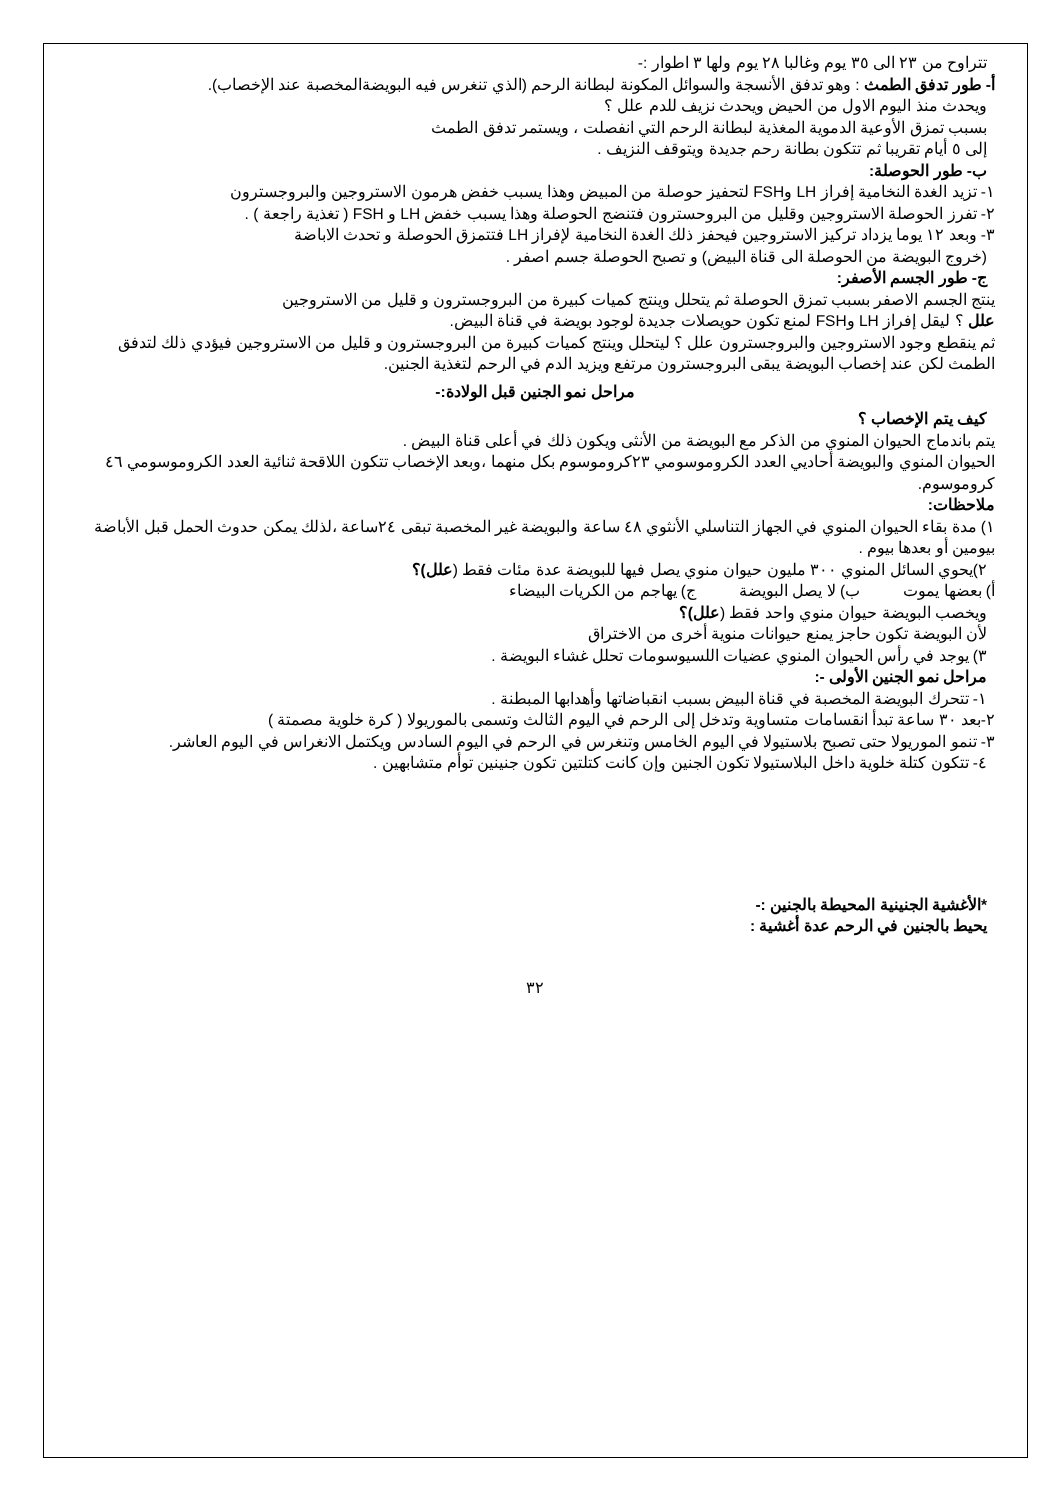تتراوح من ٢٣ الى ٣٥ يوم وغالبا ٢٨ يوم ولها ٣ اطوار :-
أ- طور تدفق الطمث : وهو تدفق الأنسجة والسوائل المكونة لبطانة الرحم (الذي تنغرس فيه البويضةالمخصبة عند الإخصاب).
ويحدث منذ اليوم الاول من الحيض ويحدث نزيف للدم علل ؟
بسبب تمزق الأوعية الدموية المغذية لبطانة الرحم التي انفصلت ، ويستمر تدفق الطمث
إلى ٥ أيام تقريبا ثم تتكون بطانة رحم جديدة ويتوقف النزيف .
ب- طور الحوصلة:
١- تزيد الغدة النخامية إفراز LH وFSH لتحفيز حوصلة من المبيض وهذا يسبب خفض هرمون الاستروجين والبروجسترون
٢- تفرز الحوصلة الاستروجين وقليل من البروحسترون فتنضج الحوصلة وهذا يسبب خفض LH و FSH ( تغذية راجعة ) .
٣- وبعد ١٢ يوما يزداد تركيز الاستروجين فيحفز ذلك الغدة النخامية لإفراز LH فتتمزق الحوصلة و تحدث الاباضة
(خروج البويضة من الحوصلة الى قناة البيض) و تصبح الحوصلة جسم اصفر .
ج- طور الجسم الأصفر:
ينتج الجسم الاصفر بسبب تمزق الحوصلة ثم يتحلل وينتج كميات كبيرة من البروجسترون و قليل من الاستروجين
علل ؟ ليقل إفراز LH وFSH لمنع تكون حويصلات جديدة لوجود بويضة في قناة البيض.
ثم ينقطع وجود الاستروجين والبروجسترون علل ؟ ليتحلل وينتج كميات كبيرة من البروجسترون و قليل من الاستروجين فيؤدي ذلك لتدفق الطمث لكن عند إخصاب البويضة يبقى البروجسترون مرتفع ويزيد الدم في الرحم لتغذية الجنين.
مراحل نمو الجنين قبل الولادة:-
كيف يتم الإخصاب ؟
يتم باندماج الحيوان المنوي من الذكر مع البويضة من الأنثى ويكون ذلك في أعلى قناة البيض .
الحيوان المنوي والبويضة أحاديي العدد الكروموسومي ٢٣كروموسوم بكل منهما ،وبعد الإخصاب تتكون اللاقحة ثنائية العدد الكروموسومي ٤٦ كروموسوم.
ملاحظات:
١) مدة بقاء الحيوان المنوي في الجهاز التناسلي الأنثوي ٤٨ ساعة والبويضة غير المخصبة تبقى ٢٤ساعة ،لذلك يمكن حدوث الحمل قبل الأباضة بيومين أو بعدها بيوم .
٢)يحوي السائل المنوي ٣٠٠ مليون حيوان منوي يصل فيها للبويضة عدة مئات فقط (علل)؟
أ) بعضها يموت ب) لا يصل البويضة ج) يهاجم من الكريات البيضاء
ويخصب البويضة حيوان منوي واحد فقط (علل)؟
لأن البويضة تكون حاجز يمنع حيوانات منوية أخرى من الاختراق
٣) يوجد في رأس الحيوان المنوي عضيات اللسيوسومات تحلل غشاء البويضة .
مراحل نمو الجنين الأولى -:
١- تتحرك البويضة المخصبة في قناة البيض بسبب انقباضاتها وأهدابها المبطنة .
٢-بعد ٣٠ ساعة تبدأ انقسامات متساوية وتدخل إلى الرحم في اليوم الثالث وتسمى بالموريولا ( كرة خلوية مصمتة )
٣- تنمو الموريولا حتى تصبح بلاستيولا في اليوم الخامس وتنغرس في الرحم في اليوم السادس ويكتمل الانغراس في اليوم العاشر.
٤- تتكون كتلة خلوية داخل البلاستيولا تكون الجنين وإن كانت كتلتين تكون جنينين توأم متشابهين .
*الأغشية الجنينية المحيطة بالجنين :-
يحيط بالجنين في الرحم عدة أغشية :
٣٢